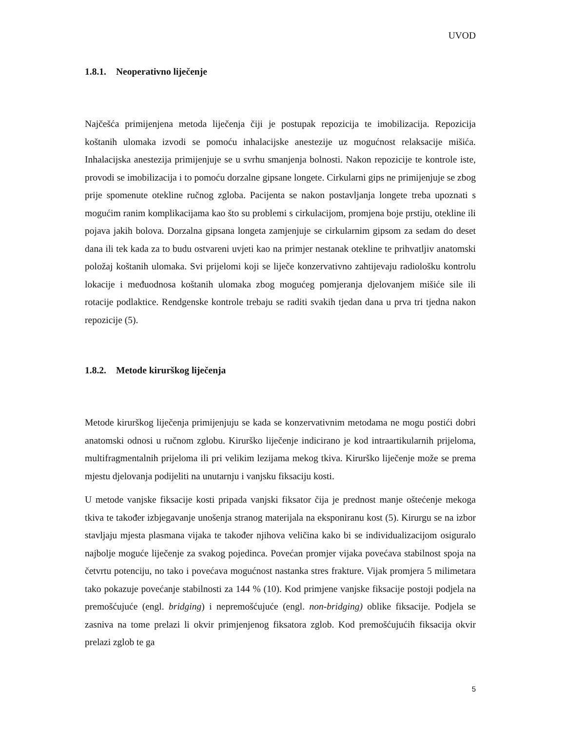UVOD
1.8.1. Neoperativno liječenje
Najčešća primijenjena metoda liječenja čiji je postupak repozicija te imobilizacija. Repozicija koštanih ulomaka izvodi se pomoću inhalacijske anestezije uz mogućnost relaksacije mišića. Inhalacijska anestezija primijenjuje se u svrhu smanjenja bolnosti. Nakon repozicije te kontrole iste, provodi se imobilizacija i to pomoću dorzalne gipsane longete. Cirkularni gips ne primijenjuje se zbog prije spomenute otekline ručnog zgloba. Pacijenta se nakon postavljanja longete treba upoznati s mogućim ranim komplikacijama kao što su problemi s cirkulacijom, promjena boje prstiju, otekline ili pojava jakih bolova. Dorzalna gipsana longeta zamjenjuje se cirkularnim gipsom za sedam do deset dana ili tek kada za to budu ostvareni uvjeti kao na primjer nestanak otekline te prihvatljiv anatomski položaj koštanih ulomaka. Svi prijelomi koji se liječe konzervativno zahtijevaju radiološku kontrolu lokacije i međuodnosa koštanih ulomaka zbog mogućeg pomjeranja djelovanjem mišiće sile ili rotacije podlaktice. Rendgenske kontrole trebaju se raditi svakih tjedan dana u prva tri tjedna nakon repozicije (5).
1.8.2. Metode kirurškog liječenja
Metode kirurškog liječenja primijenjuju se kada se konzervativnim metodama ne mogu postići dobri anatomski odnosi u ručnom zglobu. Kirurško liječenje indicirano je kod intraartikularnih prijeloma, multifragmentalnih prijeloma ili pri velikim lezijama mekog tkiva. Kirurško liječenje može se prema mjestu djelovanja podijeliti na unutarnju i vanjsku fiksaciju kosti.
U metode vanjske fiksacije kosti pripada vanjski fiksator čija je prednost manje oštećenje mekoga tkiva te također izbjegavanje unošenja stranog materijala na eksponiranu kost (5). Kirurgu se na izbor stavljaju mjesta plasmana vijaka te također njihova veličina kako bi se individualizacijom osiguralo najbolje moguće liječenje za svakog pojedinca. Povećan promjer vijaka povećava stabilnost spoja na četvrtu potenciju, no tako i povećava mogućnost nastanka stres frakture. Vijak promjera 5 milimetara tako pokazuje povećanje stabilnosti za 144 % (10). Kod primjene vanjske fiksacije postoji podjela na premošćujuće (engl. bridging) i nepremošćujuće (engl. non-bridging) oblike fiksacije. Podjela se zasniva na tome prelazi li okvir primjenjenog fiksatora zglob. Kod premošćujućih fiksacija okvir prelazi zglob te ga
5